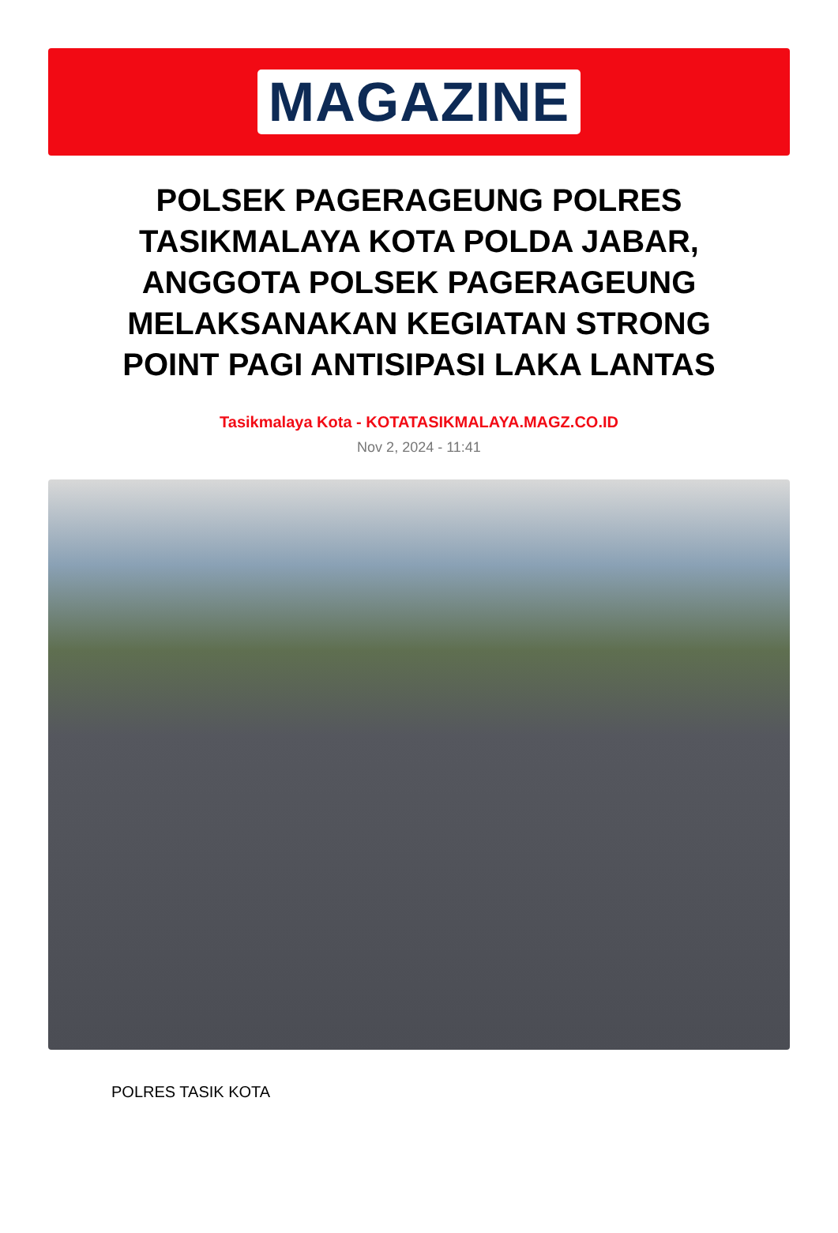MAGAZINE
POLSEK PAGERAGEUNG POLRES TASIKMALAYA KOTA POLDA JABAR, ANGGOTA POLSEK PAGERAGEUNG MELAKSANAKAN KEGIATAN STRONG POINT PAGI ANTISIPASI LAKA LANTAS
Tasikmalaya Kota - KOTATASIKMALAYA.MAGZ.CO.ID
Nov 2, 2024 - 11:41
POLRES TASIK KOTA